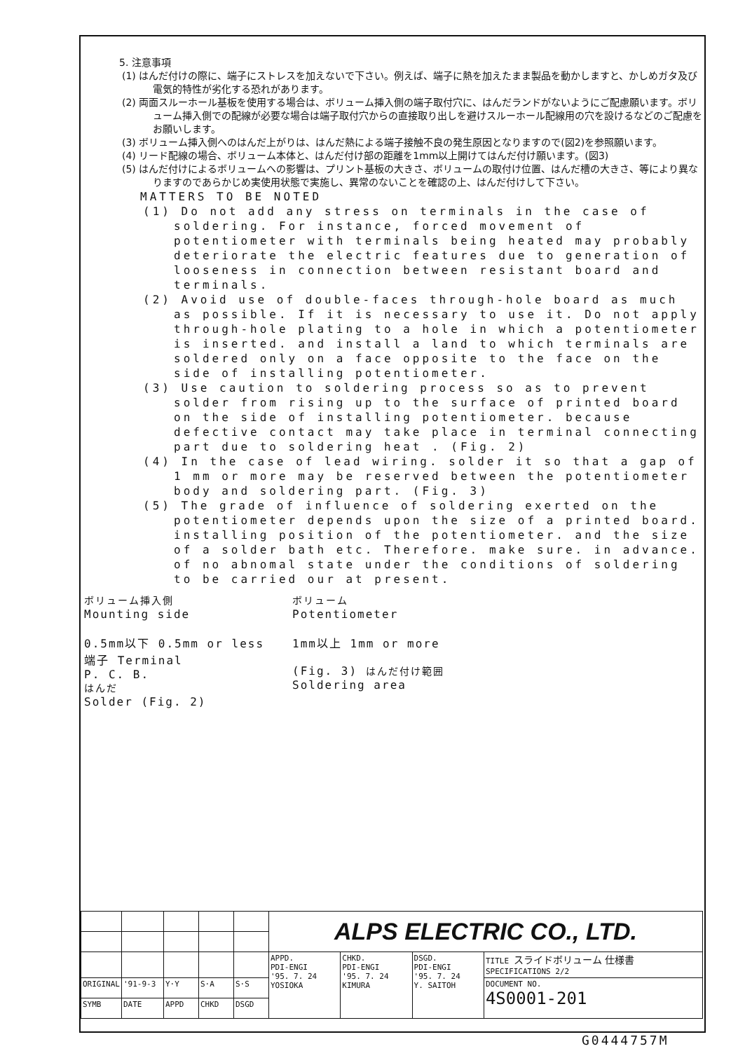5. 注意事項
(1) はんだ付けの際に、端子にストレスを加えないで下さい。例えば、端子に熱を加えたまま製品を動かしますと、かしめガタ及び電気的特性が劣化する恐れがあります。
(2) 両面スルーホール基板を使用する場合は、ボリューム挿入側の端子取付穴に、はんだランドがないようにご配慮願います。ボリューム挿入側での配線が必要な場合は端子取付穴からの直接取り出しを避けスルーホール配線用の穴を設けるなどのご配慮をお願いします。
(3) ボリューム挿入側へのはんだ上がりは、はんだ熱による端子接触不良の発生原因となりますので(図2)を参照願います。
(4) リード配線の場合、ボリューム本体と、はんだ付け部の距離を1mm以上開けてはんだ付け願います。(図3)
(5) はんだ付けによるボリュームへの影響は、プリント基板の大きさ、ボリュームの取付け位置、はんだ槽の大きさ、等により異なりますのであらかじめ実使用状態で実施し、異常のないことを確認の上、はんだ付けして下さい。
MATTERS TO BE NOTED
(1) Do not add any stress on terminals in the case of soldering. For instance, forced movement of potentiometer with terminals being heated may probably deteriorate the electric features due to generation of looseness in connection between resistant board and terminals.
(2) Avoid use of double-faces through-hole board as much as possible. If it is necessary to use it. Do not apply through-hole plating to a hole in which a potentiometer is inserted. and install a land to which terminals are soldered only on a face opposite to the face on the side of installing potentiometer.
(3) Use caution to soldering process so as to prevent solder from rising up to the surface of printed board on the side of installing potentiometer. because defective contact may take place in terminal connecting part due to soldering heat . (Fig. 2)
(4) In the case of lead wiring. solder it so that a gap of 1 mm or more may be reserved between the potentiometer body and soldering part. (Fig. 3)
(5) The grade of influence of soldering exerted on the potentiometer depends upon the size of a printed board. installing position of the potentiometer. and the size of a solder bath etc. Therefore. make sure. in advance. of no abnomal state under the conditions of soldering to be carried our at present.
ボリューム挿入側
Mounting side
0.5mm以下 0.5mm or less
端子 Terminal
P. C. B.
はんだ
Solder (Fig. 2)
ボリューム
Potentiometer
1mm以上 1mm or more
(Fig. 3) はんだ付け範囲
Soldering area
| | | | | | ALPS ELECTRIC CO., LTD. | | | |
| | | | | | APPD. PDI-ENGI '95. 7. 24 YOSIOKA | CHKD. PDI-ENGI '95. 7. 24 KIMURA | DSGD. PDI-ENGI '95. 7. 24 Y. SAITOH | TITLE スライドボリューム 仕様書 SPECIFICATIONS 2/2 |
| ORIGINAL | '91-9-3 | Y·Y | S·A | S·S | | | | DOCUMENT NO. 4S0001-201 |
| SYMB | DATE | APPD | CHKD | DSGD | | | | |
G0444757M